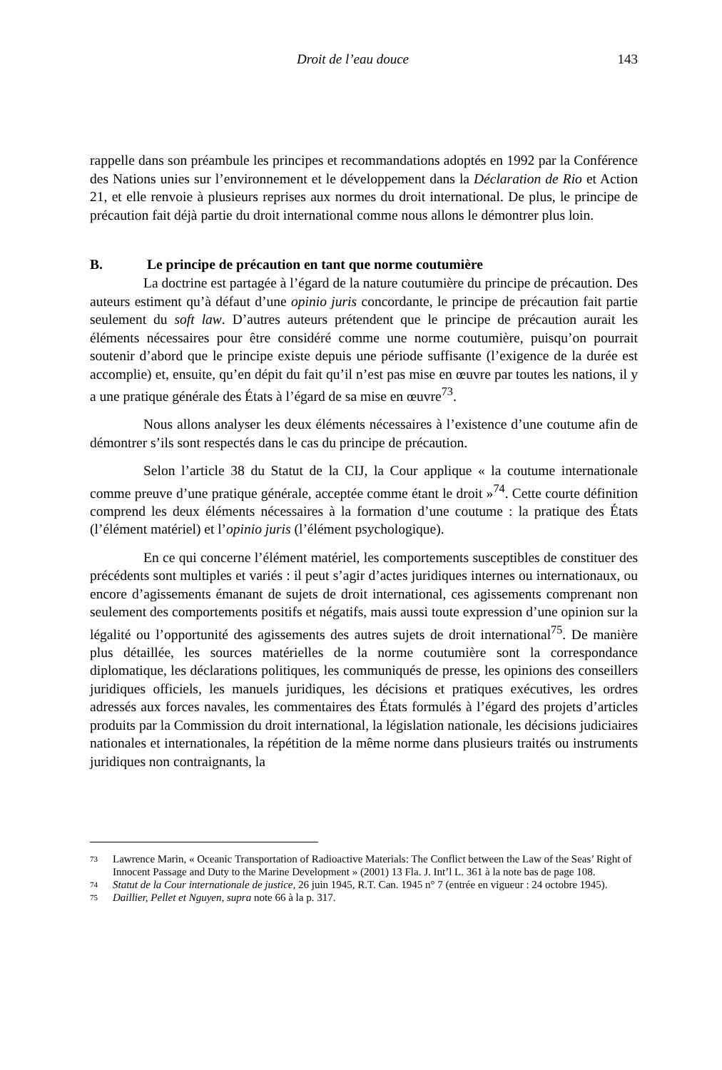Droit de l’eau douce 143
rappelle dans son préambule les principes et recommandations adoptés en 1992 par la Conférence des Nations unies sur l’environnement et le développement dans la Déclaration de Rio et Action 21, et elle renvoie à plusieurs reprises aux normes du droit international. De plus, le principe de précaution fait déjà partie du droit international comme nous allons le démontrer plus loin.
B. Le principe de précaution en tant que norme coutumière
La doctrine est partagée à l’égard de la nature coutumière du principe de précaution. Des auteurs estiment qu’à défaut d’une opinio juris concordante, le principe de précaution fait partie seulement du soft law. D’autres auteurs prétendent que le principe de précaution aurait les éléments nécessaires pour être considéré comme une norme coutumière, puisqu’on pourrait soutenir d’abord que le principe existe depuis une période suffisante (l’exigence de la durée est accomplie) et, ensuite, qu’en dépit du fait qu’il n’est pas mise en œuvre par toutes les nations, il y a une pratique générale des États à l’égard de sa mise en œuvre<sup>73</sup>.
Nous allons analyser les deux éléments nécessaires à l’existence d’une coutume afin de démontrer s’ils sont respectés dans le cas du principe de précaution.
Selon l’article 38 du Statut de la CIJ, la Cour applique « la coutume internationale comme preuve d’une pratique générale, acceptée comme étant le droit »<sup>74</sup>. Cette courte définition comprend les deux éléments nécessaires à la formation d’une coutume : la pratique des États (l’élément matériel) et l’opinio juris (l’élément psychologique).
En ce qui concerne l’élément matériel, les comportements susceptibles de constituer des précédents sont multiples et variés : il peut s’agir d’actes juridiques internes ou internationaux, ou encore d’agissements émanant de sujets de droit international, ces agissements comprenant non seulement des comportements positifs et négatifs, mais aussi toute expression d’une opinion sur la légalité ou l’opportunité des agissements des autres sujets de droit international<sup>75</sup>. De manière plus détaillée, les sources matérielles de la norme coutumière sont la correspondance diplomatique, les déclarations politiques, les communiqués de presse, les opinions des conseillers juridiques officiels, les manuels juridiques, les décisions et pratiques exécutives, les ordres adressés aux forces navales, les commentaires des États formulés à l’égard des projets d’articles produits par la Commission du droit international, la législation nationale, les décisions judiciaires nationales et internationales, la répétition de la même norme dans plusieurs traités ou instruments juridiques non contraignants, la
73 Lawrence Marin, « Oceanic Transportation of Radioactive Materials: The Conflict between the Law of the Seas’ Right of Innocent Passage and Duty to the Marine Development » (2001) 13 Fla. J. Int’l L. 361 à la note bas de page 108.
74 Statut de la Cour internationale de justice, 26 juin 1945, R.T. Can. 1945 n° 7 (entrée en vigueur : 24 octobre 1945).
75 Daillier, Pellet et Nguyen, supra note 66 à la p. 317.